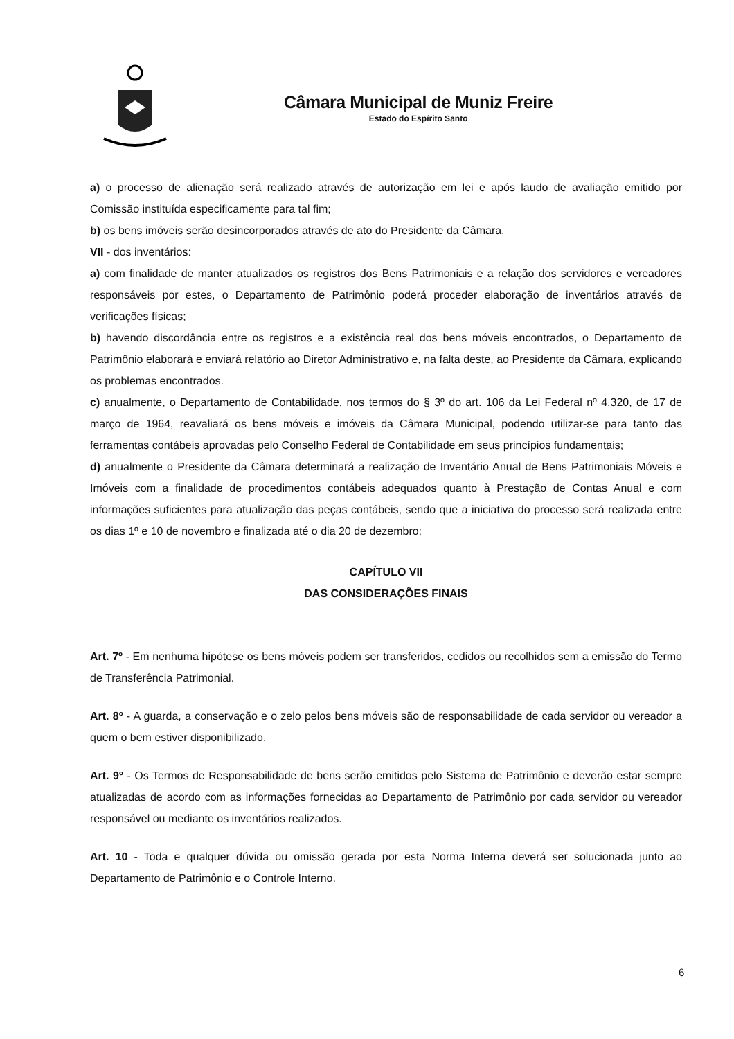Câmara Municipal de Muniz Freire
Estado do Espírito Santo
a) o processo de alienação será realizado através de autorização em lei e após laudo de avaliação emitido por Comissão instituída especificamente para tal fim;
b) os bens imóveis serão desincorporados através de ato do Presidente da Câmara.
VII - dos inventários:
a) com finalidade de manter atualizados os registros dos Bens Patrimoniais e a relação dos servidores e vereadores responsáveis por estes, o Departamento de Patrimônio poderá proceder elaboração de inventários através de verificações físicas;
b) havendo discordância entre os registros e a existência real dos bens móveis encontrados, o Departamento de Patrimônio elaborará e enviará relatório ao Diretor Administrativo e, na falta deste, ao Presidente da Câmara, explicando os problemas encontrados.
c) anualmente, o Departamento de Contabilidade, nos termos do § 3º do art. 106 da Lei Federal nº 4.320, de 17 de março de 1964, reavaliará os bens móveis e imóveis da Câmara Municipal, podendo utilizar-se para tanto das ferramentas contábeis aprovadas pelo Conselho Federal de Contabilidade em seus princípios fundamentais;
d) anualmente o Presidente da Câmara determinará a realização de Inventário Anual de Bens Patrimoniais Móveis e Imóveis com a finalidade de procedimentos contábeis adequados quanto à Prestação de Contas Anual e com informações suficientes para atualização das peças contábeis, sendo que a iniciativa do processo será realizada entre os dias 1º e 10 de novembro e finalizada até o dia 20 de dezembro;
CAPÍTULO VII
DAS CONSIDERAÇÕES FINAIS
Art. 7º - Em nenhuma hipótese os bens móveis podem ser transferidos, cedidos ou recolhidos sem a emissão do Termo de Transferência Patrimonial.
Art. 8º - A guarda, a conservação e o zelo pelos bens móveis são de responsabilidade de cada servidor ou vereador a quem o bem estiver disponibilizado.
Art. 9º - Os Termos de Responsabilidade de bens serão emitidos pelo Sistema de Patrimônio e deverão estar sempre atualizadas de acordo com as informações fornecidas ao Departamento de Patrimônio por cada servidor ou vereador responsável ou mediante os inventários realizados.
Art. 10 - Toda e qualquer dúvida ou omissão gerada por esta Norma Interna deverá ser solucionada junto ao Departamento de Patrimônio e o Controle Interno.
6